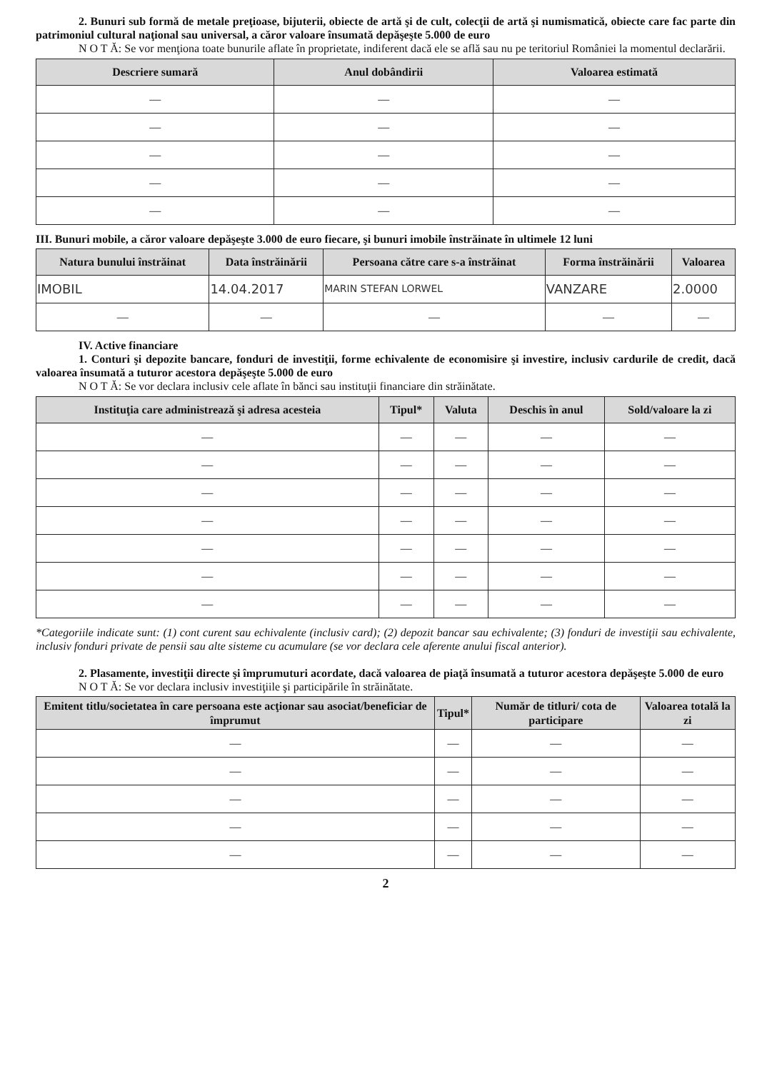2. Bunuri sub formă de metale preţioase, bijuterii, obiecte de artă şi de cult, colecţii de artă şi numismatică, obiecte care fac parte din patrimoniul cultural naţional sau universal, a căror valoare însumată depăşeşte 5.000 de euro
N O T Ă: Se vor menţiona toate bunurile aflate în proprietate, indiferent dacă ele se află sau nu pe teritoriul României la momentul declarării.
| Descriere sumară | Anul dobândirii | Valoarea estimată |
| --- | --- | --- |
| — | — | — |
| — | — | — |
| — | — | — |
| — | — | — |
| — | — | — |
III. Bunuri mobile, a căror valoare depăşeşte 3.000 de euro fiecare, şi bunuri imobile înstrăinate în ultimele 12 luni
| Natura bunului înstrăinat | Data înstrăinării | Persoana către care s-a înstrăinat | Forma înstrăinării | Valoarea |
| --- | --- | --- | --- | --- |
| IMOBIL | 14.04.2017 | MARIN STEFAN LORWEL | VANZARE | 2.0000 |
| — | — | — | — | — |
IV. Active financiare
1. Conturi şi depozite bancare, fonduri de investiţii, forme echivalente de economisire şi investire, inclusiv cardurile de credit, dacă valoarea însumată a tuturor acestora depăşeşte 5.000 de euro
N O T Ă: Se vor declara inclusiv cele aflate în bănci sau instituţii financiare din străinătate.
| Instituţia care administrează şi adresa acesteia | Tipul* | Valuta | Deschis în anul | Sold/valoare la zi |
| --- | --- | --- | --- | --- |
| — | — | — | — | — |
| — | — | — | — | — |
| — | — | — | — | — |
| — | — | — | — | — |
| — | — | — | — | — |
| — | — | — | — | — |
| — | — | — | — | — |
*Categoriile indicate sunt: (1) cont curent sau echivalente (inclusiv card); (2) depozit bancar sau echivalente; (3) fonduri de investiţii sau echivalente, inclusiv fonduri private de pensii sau alte sisteme cu acumulare (se vor declara cele aferente anului fiscal anterior).
2. Plasamente, investiţii directe şi împrumuturi acordate, dacă valoarea de piaţă însumată a tuturor acestora depăşeşte 5.000 de euro
N O T Ă: Se vor declara inclusiv investiţiile şi participările în străinătate.
| Emitent titlu/societatea în care persoana este acţionar sau asociat/beneficiar de împrumut | Tipul* | Număr de titluri/ cota de participare | Valoarea totală la zi |
| --- | --- | --- | --- |
| — | — | — | — |
| — | — | — | — |
| — | — | — | — |
| — | — | — | — |
| — | — | — | — |
2